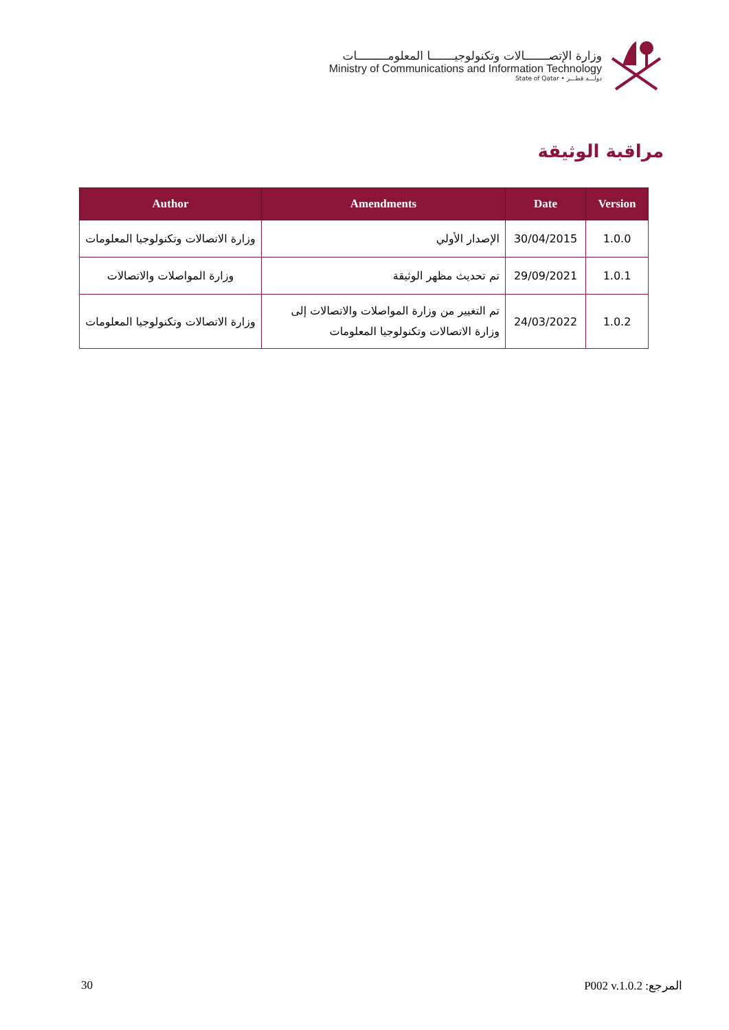وزارة الإتصـــــــالات وتكنولوجيـــــــا المعلومـــــــــات
Ministry of Communications and Information Technology
State of Qatar • دولـــة قطـــر
مراقبة الوثيقة
| Author | Amendments | Date | Version |
| --- | --- | --- | --- |
| وزارة الاتصالات وتكنولوجيا المعلومات | الإصدار الأولي | 30/04/2015 | 1.0.0 |
| وزارة المواصلات والاتصالات | تم تحديث مظهر الوثيقة | 29/09/2021 | 1.0.1 |
| وزارة الاتصالات وتكنولوجيا المعلومات | تم التغيير من وزارة المواصلات والاتصالات إلى وزارة الاتصالات وتكنولوجيا المعلومات | 24/03/2022 | 1.0.2 |
30 المرجع: P002 v.1.0.2